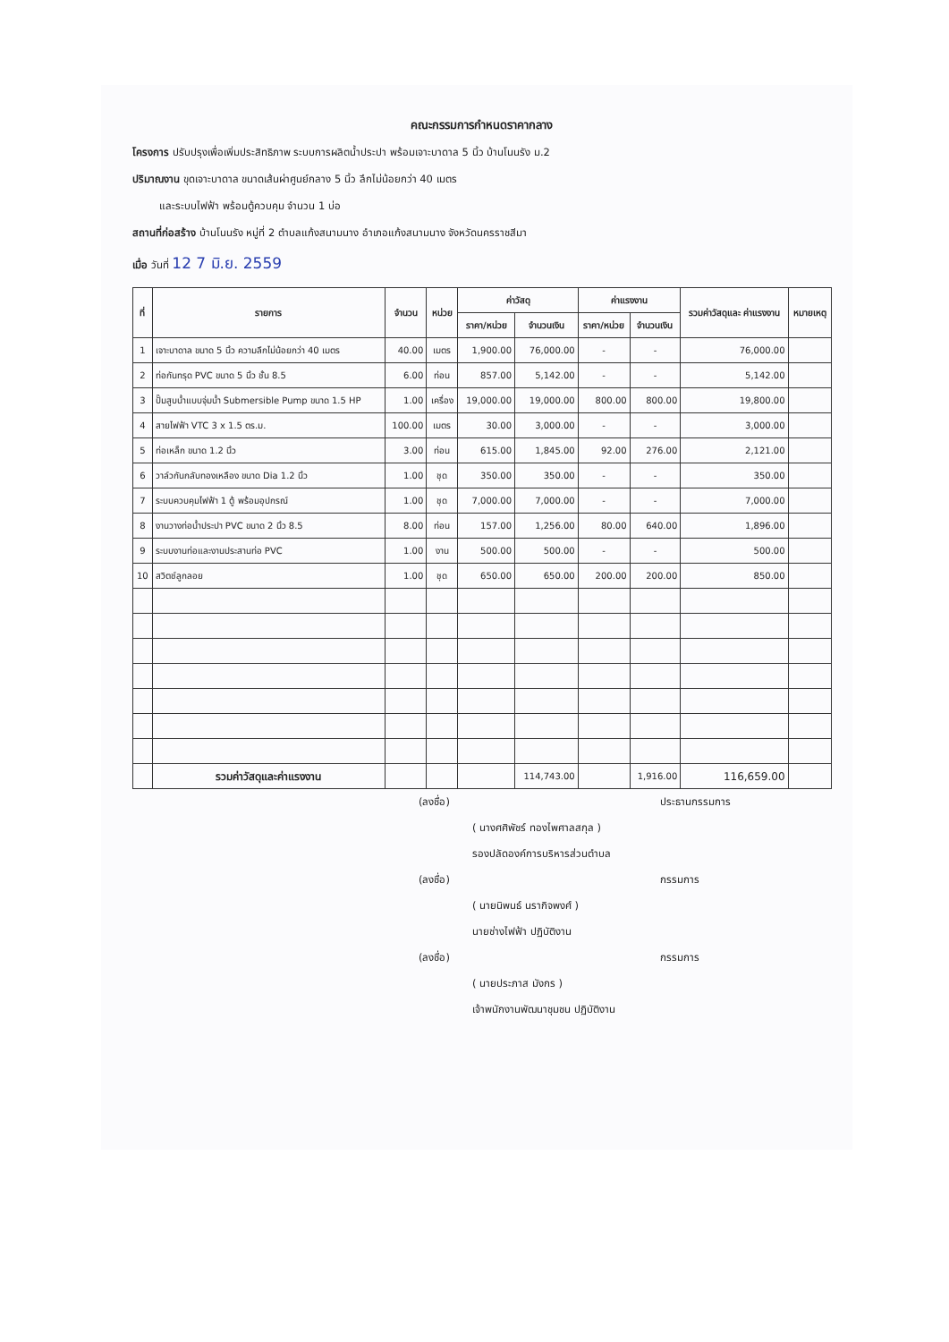คณะกรรมการกำหนดราคากลาง
โครงการ ปรับปรุงเพื่อเพิ่มประสิทธิภาพ ระบบการผลิตน้ำประปา พร้อมเจาะบาดาล 5 นิ้ว บ้านโนนรัง ม.2
ปริมาณงาน ขุดเจาะบาดาล ขนาดเส้นผ่าศูนย์กลาง 5 นิ้ว ลึกไม่น้อยกว่า 40 เมตร
และระบบไฟฟ้า พร้อมตู้ควบคุม จำนวน 1 บ่อ
สถานที่ก่อสร้าง บ้านโนนรัง หมู่ที่ 2 ตำบลแก้งสนามนาง อำเภอแก้งสนามนาง จังหวัดนครราชสีมา
เมื่อ วันที่ 12 7 มิ.ย. 2559
| ที่ | รายการ | จำนวน | หน่วย | ค่าวัสดุ | | ค่าแรงงาน | | รวมค่าวัสดุและ ค่าแรงงาน | หมายเหตุ |
| --- | --- | --- | --- | --- | --- | --- | --- | --- | --- |
| | | | | ราคา/หน่วย | จำนวนเงิน | ราคา/หน่วย | จำนวนเงิน | | |
| 1 | เจาะบาดาล ขนาด 5 นิ้ว ความลึกไม่น้อยกว่า 40 เมตร | 40.00 | เมตร | 1,900.00 | 76,000.00 | - | - | 76,000.00 | |
| 2 | ท่อกันทรุด PVC ขนาด 5 นิ้ว ชั้น 8.5 | 6.00 | ท่อน | 857.00 | 5,142.00 | - | - | 5,142.00 | |
| 3 | ปั๊มสูบน้ำแบบจุ่มน้ำ Submersible Pump ขนาด 1.5 HP | 1.00 | เครื่อง | 19,000.00 | 19,000.00 | 800.00 | 800.00 | 19,800.00 | |
| 4 | สายไฟฟ้า VTC 3 x 1.5 ตร.ม. | 100.00 | เมตร | 30.00 | 3,000.00 | - | - | 3,000.00 | |
| 5 | ท่อเหล็ก ขนาด 1.2 นิ้ว | 3.00 | ท่อน | 615.00 | 1,845.00 | 92.00 | 276.00 | 2,121.00 | |
| 6 | วาล์วกันกลับทองเหลือง ขนาด Dia 1.2 นิ้ว | 1.00 | ชุด | 350.00 | 350.00 | - | - | 350.00 | |
| 7 | ระบบควบคุมไฟฟ้า 1 ตู้ พร้อมอุปกรณ์ | 1.00 | ชุด | 7,000.00 | 7,000.00 | - | - | 7,000.00 | |
| 8 | งานวางท่อน้ำประปา PVC ขนาด 2 นิ้ว 8.5 | 8.00 | ท่อน | 157.00 | 1,256.00 | 80.00 | 640.00 | 1,896.00 | |
| 9 | ระบบงานท่อและงานประสานท่อ PVC | 1.00 | งาน | 500.00 | 500.00 | - | - | 500.00 | |
| 10 | สวิตช์ลูกลอย | 1.00 | ชุด | 650.00 | 650.00 | 200.00 | 200.00 | 850.00 | |
| | รวมค่าวัสดุและค่าแรงงาน | | | | 114,743.00 | | 1,916.00 | 116,659.00 | |
(ลงชื่อ) ประธานกรรมการ
( นางศศิพัชร์ ทองไพศาลสกุล )
รองปลัดองค์การบริหารส่วนตำบล
(ลงชื่อ) กรรมการ
( นายนิพนธ์ นรากิจพงศ์ )
นายช่างไฟฟ้า ปฏิบัติงาน
(ลงชื่อ) กรรมการ
( นายประภาส มังกร )
เจ้าพนักงานพัฒนาชุมชน ปฏิบัติงาน